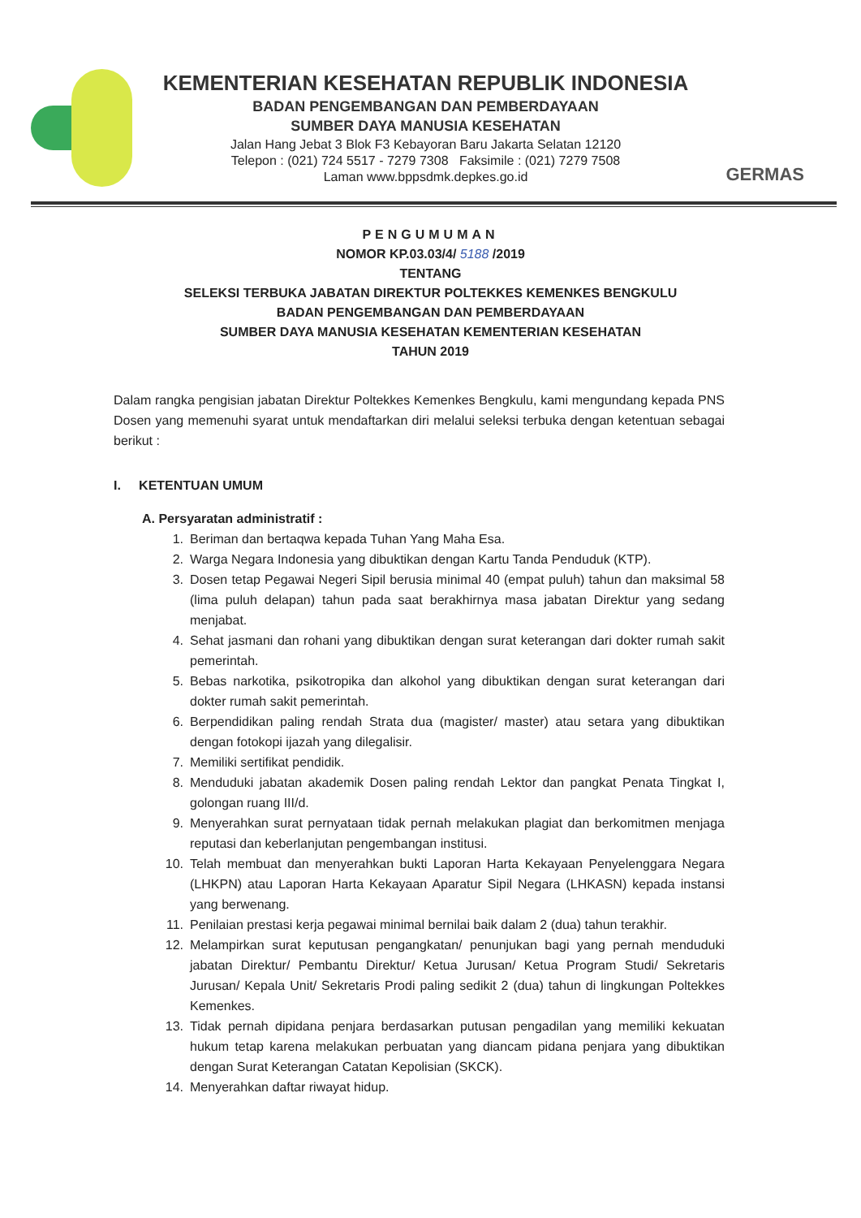KEMENTERIAN KESEHATAN REPUBLIK INDONESIA
BADAN PENGEMBANGAN DAN PEMBERDAYAAN
SUMBER DAYA MANUSIA KESEHATAN
Jalan Hang Jebat 3 Blok F3 Kebayoran Baru Jakarta Selatan 12120
Telepon : (021) 724 5517 - 7279 7308 Faksimile : (021) 7279 7508
Laman www.bppsdmk.depkes.go.id
GERMAS
PENGUMUMAN
NOMOR KP.03.03/4/ 5188 /2019
TENTANG
SELEKSI TERBUKA JABATAN DIREKTUR POLTEKKES KEMENKES BENGKULU
BADAN PENGEMBANGAN DAN PEMBERDAYAAN
SUMBER DAYA MANUSIA KESEHATAN KEMENTERIAN KESEHATAN
TAHUN 2019
Dalam rangka pengisian jabatan Direktur Poltekkes Kemenkes Bengkulu, kami mengundang kepada PNS Dosen yang memenuhi syarat untuk mendaftarkan diri melalui seleksi terbuka dengan ketentuan sebagai berikut :
I. KETENTUAN UMUM
A. Persyaratan administratif :
1. Beriman dan bertaqwa kepada Tuhan Yang Maha Esa.
2. Warga Negara Indonesia yang dibuktikan dengan Kartu Tanda Penduduk (KTP).
3. Dosen tetap Pegawai Negeri Sipil berusia minimal 40 (empat puluh) tahun dan maksimal 58 (lima puluh delapan) tahun pada saat berakhirnya masa jabatan Direktur yang sedang menjabat.
4. Sehat jasmani dan rohani yang dibuktikan dengan surat keterangan dari dokter rumah sakit pemerintah.
5. Bebas narkotika, psikotropika dan alkohol yang dibuktikan dengan surat keterangan dari dokter rumah sakit pemerintah.
6. Berpendidikan paling rendah Strata dua (magister/ master) atau setara yang dibuktikan dengan fotokopi ijazah yang dilegalisir.
7. Memiliki sertifikat pendidik.
8. Menduduki jabatan akademik Dosen paling rendah Lektor dan pangkat Penata Tingkat I, golongan ruang III/d.
9. Menyerahkan surat pernyataan tidak pernah melakukan plagiat dan berkomitmen menjaga reputasi dan keberlanjutan pengembangan institusi.
10. Telah membuat dan menyerahkan bukti Laporan Harta Kekayaan Penyelenggara Negara (LHKPN) atau Laporan Harta Kekayaan Aparatur Sipil Negara (LHKASN) kepada instansi yang berwenang.
11. Penilaian prestasi kerja pegawai minimal bernilai baik dalam 2 (dua) tahun terakhir.
12. Melampirkan surat keputusan pengangkatan/ penunjukan bagi yang pernah menduduki jabatan Direktur/ Pembantu Direktur/ Ketua Jurusan/ Ketua Program Studi/ Sekretaris Jurusan/ Kepala Unit/ Sekretaris Prodi paling sedikit 2 (dua) tahun di lingkungan Poltekkes Kemenkes.
13. Tidak pernah dipidana penjara berdasarkan putusan pengadilan yang memiliki kekuatan hukum tetap karena melakukan perbuatan yang diancam pidana penjara yang dibuktikan dengan Surat Keterangan Catatan Kepolisian (SKCK).
14. Menyerahkan daftar riwayat hidup.